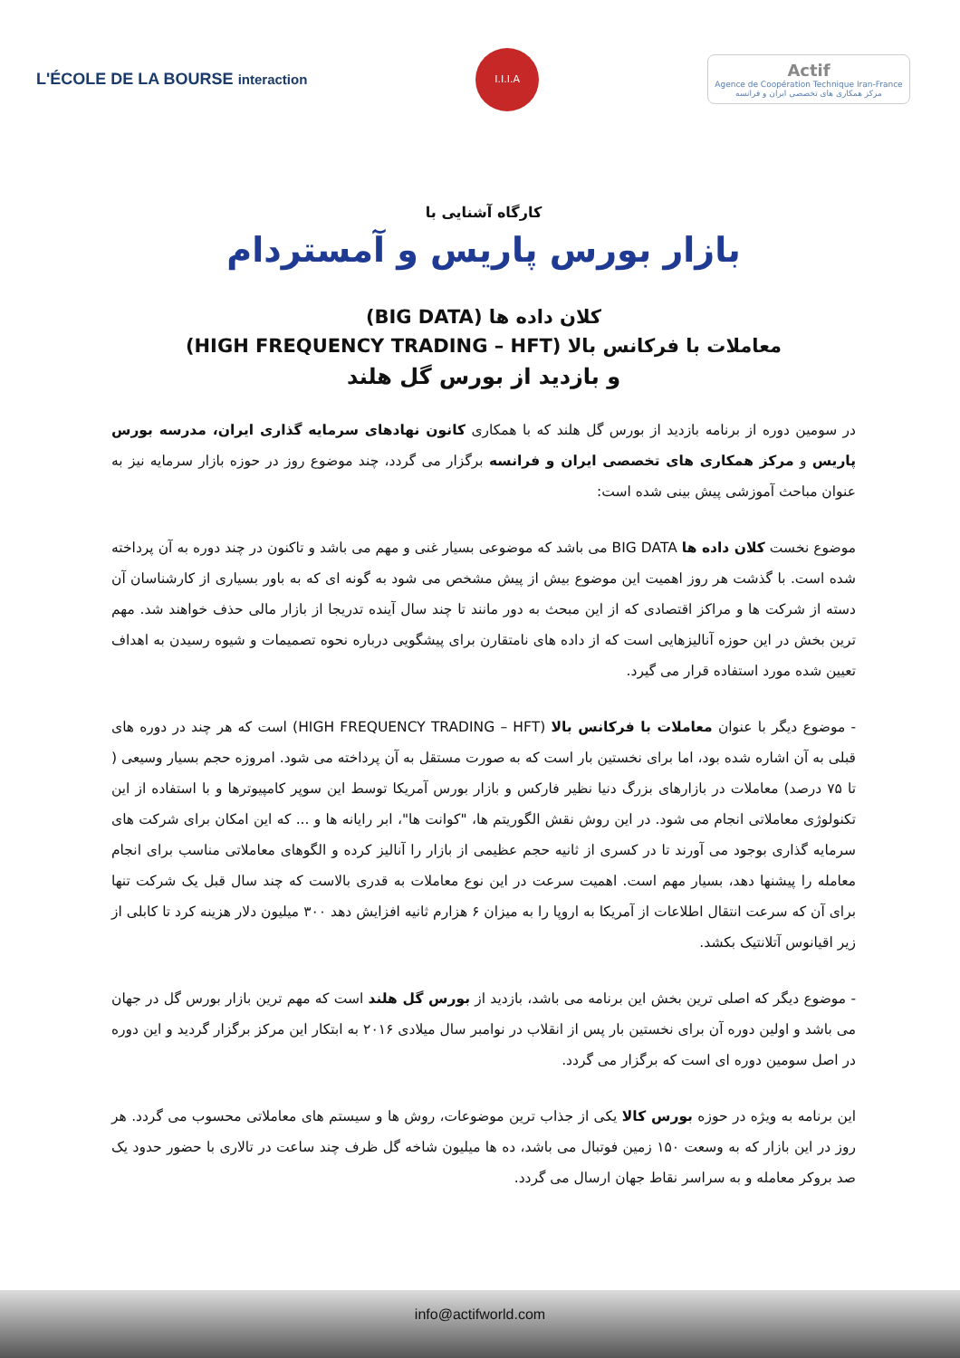L'ÉCOLE DE LA BOURSE interaction
I.I.I.A
Actif
Agence de Coopération Technique Iran-France
مرکز همکاری های تخصصی ایران و فرانسه
کارگاه آشنایی با
بازار بورس پاریس و آمستردام
کلان داده ها (BIG DATA)
معاملات با فرکانس بالا (HIGH FREQUENCY TRADING – HFT)
و بازدید از بورس گل هلند
در سومین دوره از برنامه بازدید از بورس گل هلند که با همکاری کانون نهادهای سرمایه گذاری ایران، مدرسه بورس پاریس و مرکز همکاری های تخصصی ایران و فرانسه برگزار می گردد، چند موضوع روز در حوزه بازار سرمایه نیز به عنوان مباحث آموزشی پیش بینی شده است:
موضوع نخست کلان داده ها BIG DATA می باشد که موضوعی بسیار غنی و مهم می باشد و تاکنون در چند دوره به آن پرداخته شده است. با گذشت هر روز اهمیت این موضوع بیش از پیش مشخص می شود به گونه ای که به باور بسیاری از کارشناسان آن دسته از شرکت ها و مراکز اقتصادی که از این مبحث به دور مانند تا چند سال آینده تدریجا از بازار مالی حذف خواهند شد. مهم ترین بخش در این حوزه آنالیزهایی است که از داده های نامتقارن برای پیشگویی درباره نحوه تصمیمات و شیوه رسیدن به اهداف تعیین شده مورد استفاده قرار می گیرد.
- موضوع دیگر با عنوان معاملات با فرکانس بالا (HIGH FREQUENCY TRADING – HFT) است که هر چند در دوره های قبلی به آن اشاره شده بود، اما برای نخستین بار است که به صورت مستقل به آن پرداخته می شود. امروزه حجم بسیار وسیعی ( تا ۷۵ درصد) معاملات در بازارهای بزرگ دنیا نظیر فارکس و بازار بورس آمریکا توسط این سوپر کامپیوترها و با استفاده از این تکنولوژی معاملاتی انجام می شود. در این روش نقش الگوریتم ها، "کوانت ها"، ابر رایانه ها و ... که این امکان برای شرکت های سرمایه گذاری بوجود می آورند تا در کسری از ثانیه حجم عظیمی از بازار را آنالیز کرده و الگوهای معاملاتی مناسب برای انجام معامله را پیشنها دهد، بسیار مهم است. اهمیت سرعت در این نوع معاملات به قدری بالاست که چند سال قبل یک شرکت تنها برای آن که سرعت انتقال اطلاعات از آمریکا به اروپا را به میزان ۶ هزارم ثانیه افزایش دهد ۳۰۰ میلیون دلار هزینه کرد تا کابلی از زیر اقیانوس آتلانتیک بکشد.
- موضوع دیگر که اصلی ترین بخش این برنامه می باشد، بازدید از بورس گل هلند است که مهم ترین بازار بورس گل در جهان می باشد و اولین دوره آن برای نخستین بار پس از انقلاب در نوامبر سال میلادی ۲۰۱۶ به ابتکار این مرکز برگزار گردید و این دوره در اصل سومین دوره ای است که برگزار می گردد.
این برنامه به ویژه در حوزه بورس کالا یکی از جذاب ترین موضوعات، روش ها و سیستم های معاملاتی محسوب می گردد. هر روز در این بازار که به وسعت ۱۵۰ زمین فوتبال می باشد، ده ها میلیون شاخه گل ظرف چند ساعت در تالاری با حضور حدود یک صد بروکر معامله و به سراسر نقاط جهان ارسال می گردد.
info@actifworld.com